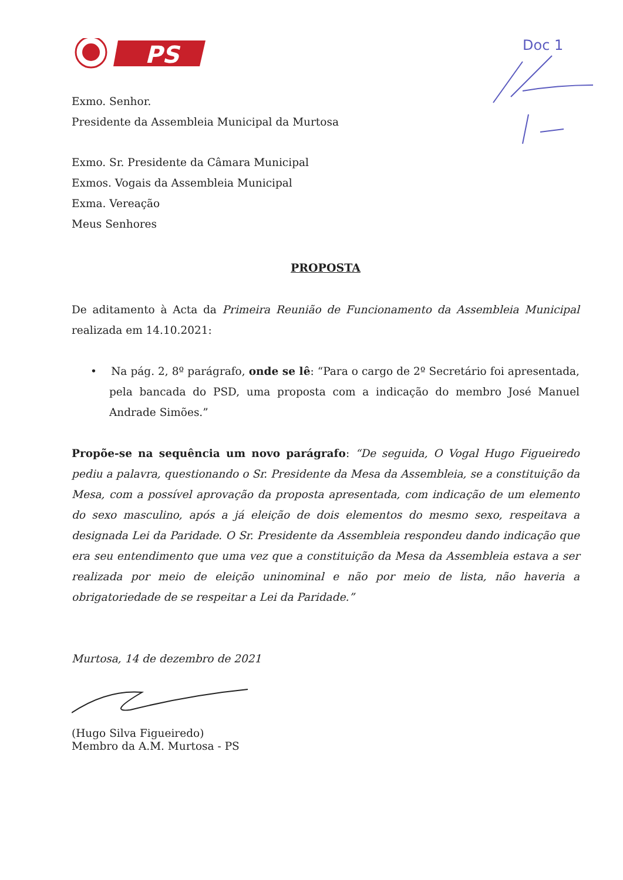PS
Doc 1
Exmo. Senhor.
Presidente da Assembleia Municipal da Murtosa
Exmo. Sr. Presidente da Câmara Municipal
Exmos. Vogais da Assembleia Municipal
Exma. Vereação
Meus Senhores
PROPOSTA
De aditamento à Acta da Primeira Reunião de Funcionamento da Assembleia Municipal realizada em 14.10.2021:
• Na pág. 2, 8º parágrafo, onde se lê: “Para o cargo de 2º Secretário foi apresentada, pela bancada do PSD, uma proposta com a indicação do membro José Manuel Andrade Simões.”
Propõe-se na sequência um novo parágrafo: “De seguida, O Vogal Hugo Figueiredo pediu a palavra, questionando o Sr. Presidente da Mesa da Assembleia, se a constituição da Mesa, com a possível aprovação da proposta apresentada, com indicação de um elemento do sexo masculino, após a já eleição de dois elementos do mesmo sexo, respeitava a designada Lei da Paridade. O Sr. Presidente da Assembleia respondeu dando indicação que era seu entendimento que uma vez que a constituição da Mesa da Assembleia estava a ser realizada por meio de eleição uninominal e não por meio de lista, não haveria a obrigatoriedade de se respeitar a Lei da Paridade.”
Murtosa, 14 de dezembro de 2021
(Hugo Silva Figueiredo)
Membro da A.M. Murtosa - PS